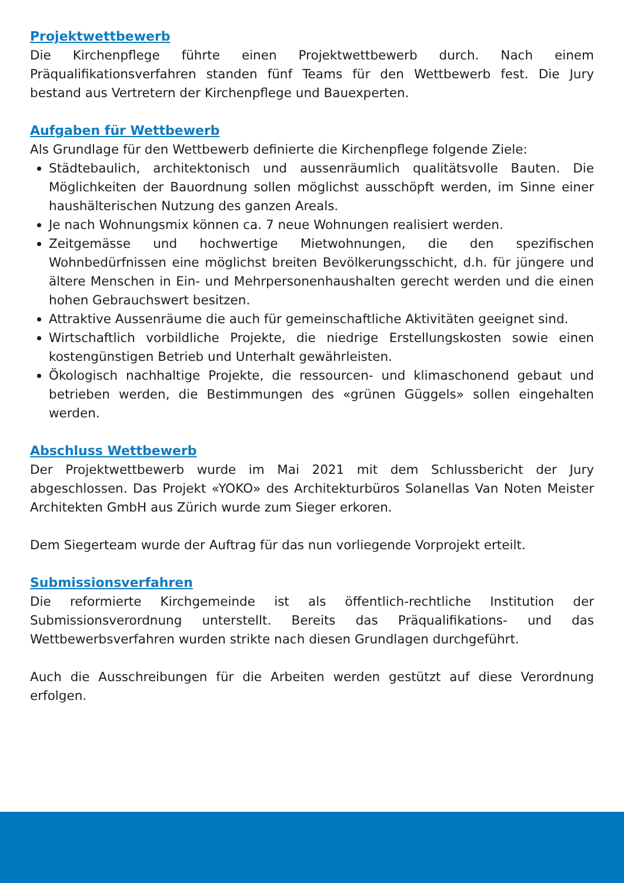Projektwettbewerb
Die Kirchenpflege führte einen Projektwettbewerb durch. Nach einem Präqualifikationsverfahren standen fünf Teams für den Wettbewerb fest. Die Jury bestand aus Vertretern der Kirchenpflege und Bauexperten.
Aufgaben für Wettbewerb
Als Grundlage für den Wettbewerb definierte die Kirchenpflege folgende Ziele:
Städtebaulich, architektonisch und aussenräumlich qualitätsvolle Bauten. Die Möglichkeiten der Bauordnung sollen möglichst ausschöpft werden, im Sinne einer haushälterischen Nutzung des ganzen Areals.
Je nach Wohnungsmix können ca. 7 neue Wohnungen realisiert werden.
Zeitgemässe und hochwertige Mietwohnungen, die den spezifischen Wohnbedürfnissen eine möglichst breiten Bevölkerungsschicht, d.h. für jüngere und ältere Menschen in Ein- und Mehrpersonenhaushalten gerecht werden und die einen hohen Gebrauchswert besitzen.
Attraktive Aussenräume die auch für gemeinschaftliche Aktivitäten geeignet sind.
Wirtschaftlich vorbildliche Projekte, die niedrige Erstellungskosten sowie einen kostengünstigen Betrieb und Unterhalt gewährleisten.
Ökologisch nachhaltige Projekte, die ressourcen- und klimaschonend gebaut und betrieben werden, die Bestimmungen des «grünen Güggels» sollen eingehalten werden.
Abschluss Wettbewerb
Der Projektwettbewerb wurde im Mai 2021 mit dem Schlussbericht der Jury abgeschlossen. Das Projekt «YOKO» des Architekturbüros Solanellas Van Noten Meister Architekten GmbH aus Zürich wurde zum Sieger erkoren.
Dem Siegerteam wurde der Auftrag für das nun vorliegende Vorprojekt erteilt.
Submissionsverfahren
Die reformierte Kirchgemeinde ist als öffentlich-rechtliche Institution der Submissionsverordnung unterstellt. Bereits das Präqualifikations- und das Wettbewerbsverfahren wurden strikte nach diesen Grundlagen durchgeführt.
Auch die Ausschreibungen für die Arbeiten werden gestützt auf diese Verordnung erfolgen.